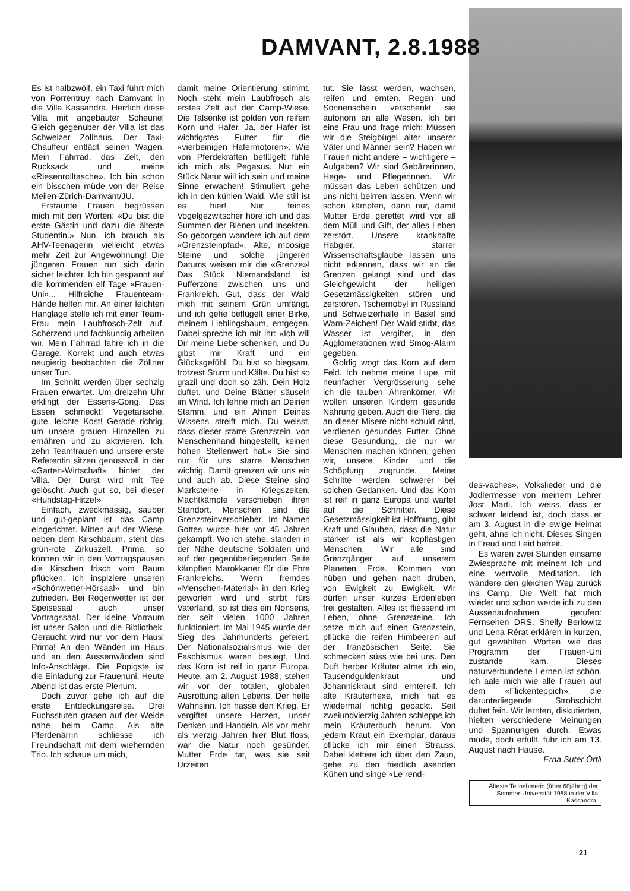DAMVANT, 2.8.1988
Es ist halbzwölf, ein Taxi führt mich von Porrentruy nach Damvant in die Villa Kassandra. Herrlich diese Villa mit angebauter Scheune! Gleich gegenüber der Villa ist das Schweizer Zollhaus. Der Taxi-Chauffeur entlädt seinen Wagen. Mein Fahrrad, das Zelt, den Rucksack und meine «Riesenrolltasche». Ich bin schon ein bisschen müde von der Reise Meilen-Zürich-Damvant/JU.
Erstaunte Frauen begrüssen mich mit den Worten: «Du bist die erste Gästin und dazu die älteste Studentin.» Nun, ich brauch als AHV-Teenagerin vielleicht etwas mehr Zeit zur Angewöhnung! Die jüngeren Frauen tun sich darin sicher leichter. Ich bin gespannt auf die kommenden elf Tage «Frauen-Uni»... Hilfreiche Frauenteam-Hände helfen mir. An einer leichten Hanglage stelle ich mit einer Team-Frau mein Laubfrosch-Zelt auf. Scherzend und fachkundig arbeiten wir. Mein Fahrrad fahre ich in die Garage. Korrekt und auch etwas neugierig beobachten die Zöllner unser Tun.
Im Schnitt werden über sechzig Frauen erwartet. Um dreizehn Uhr erklingt der Essens-Gong. Das Essen schmeckt! Vegetarische, gute, leichte Kost! Gerade richtig, um unsere grauen Hirnzellen zu ernähren und zu aktivieren. Ich, zehn Teamfrauen und unsere erste Referentin sitzen genussvoll in der «Garten-Wirtschaft» hinter der Villa. Der Durst wird mit Tee gelöscht. Auch gut so, bei dieser «Hundstag-Hitze!»
Einfach, zweckmässig, sauber und gut-geplant ist das Camp eingerichtet. Mitten auf der Wiese, neben dem Kirschbaum, steht das grün-rote Zirkuszelt. Prima, so können wir in den Vortragspausen die Kirschen frisch vom Baum pflücken. Ich inspiziere unseren «Schönwetter-Hörsaal» und bin zufrieden. Bei Regenwetter ist der Speisesaal auch unser Vortragssaal. Der kleine Vorraum ist unser Salon und die Bibliothek. Geraucht wird nur vor dem Haus! Prima! An den Wänden im Haus und an den Aussenwänden sind Info-Anschläge. Die Popigste ist die Einladung zur Frauenuni. Heute Abend ist das erste Plenum.
Doch zuvor gehe ich auf die erste Entdeckungsreise. Drei Fuchsstuten grasen auf der Weide nahe beim Camp. Als alte Pferdenärrin schliesse ich Freundschaft mit dem wiehernden Trio. Ich schaue um mich,
damit meine Orientierung stimmt. Noch steht mein Laubfrosch als erstes Zelt auf der Camp-Wiese. Die Talsenke ist golden von reifem Korn und Hafer. Ja, der Hafer ist wichtigstes Futter für die «vierbeinigen Hafermotoren». Wie von Pferdekräften beflügelt fühle ich mich als Pegasus. Nur ein Stück Natur will ich sein und meine Sinne erwachen! Stimuliert gehe ich in den kühlen Wald. Wie still ist es hier! Nur feines Vogelgezwitscher höre ich und das Summen der Bienen und Insekten. So geborgen wandere ich auf dem «Grenzsteinpfad». Alte, moosige Steine und solche jüngeren Datums weisen mir die «Grenze»! Das Stück Niemandsland ist Pufferzone zwischen uns und Frankreich. Gut, dass der Wald mich mit seinem Grün umfängt, und ich gehe beflügelt einer Birke, meinem Lieblingsbaum, entgegen. Dabei spreche ich mit ihr: «Ich will Dir meine Liebe schenken, und Du gibst mir Kraft und ein Glücksgefühl. Du bist so biegsam, trotzest Sturm und Kälte. Du bist so grazil und doch so zäh. Dein Holz duftet, und Deine Blätter säuseln im Wind. Ich lehne mich an Deinen Stamm, und ein Ahnen Deines Wissens streift mich. Du weisst, dass dieser starre Grenzstein, von Menschenhand hingestellt, keinen hohen Stellenwert hat.» Sie sind nur für uns starre Menschen wichtig. Damit grenzen wir uns ein und auch ab. Diese Steine sind Marksteine in Kriegszeiten. Machtkämpfe verschieben ihren Standort. Menschen sind die Grenzsteinverschieber. Im Namen Gottes wurde hier vor 45 Jahren gekämpft. Wo ich stehe, standen in der Nähe deutsche Soldaten und auf der gegenüberliegenden Seite kämpften Marokkaner für die Ehre Frankreichs. Wenn fremdes «Menschen-Material» in den Krieg geworfen wird und stirbt fürs Vaterland, so ist dies ein Nonsens, der seit vielen 1000 Jahren funktioniert. Im Mai 1945 wurde der Sieg des Jahrhunderts gefeiert. Der Nationalsozialismus wie der Faschismus waren besiegt. Und das Korn ist reif in ganz Europa. Heute, am 2. August 1988, stehen wir vor der totalen, globalen Ausrottung allen Lebens. Der helle Wahnsinn. Ich hasse den Krieg. Er vergiftet unsere Herzen, unser Denken und Handeln. Als vor mehr als vierzig Jahren hier Blut floss, war die Natur noch gesünder. Mutter Erde tat, was sie seit Urzeiten
tut. Sie lässt werden, wachsen, reifen und ernten. Regen und Sonnenschein verschenkt sie autonom an alle Wesen. Ich bin eine Frau und frage mich: Müssen wir die Steigbügel alter unserer Väter und Männer sein? Haben wir Frauen nicht andere – wichtigere – Aufgaben? Wir sind Gebärerinnen, Hege- und Pflegerinnen. Wir müssen das Leben schützen und uns nicht beirren lassen. Wenn wir schon kämpfen, dann nur, damit Mutter Erde gerettet wird vor all dem Müll und Gift, der alles Leben zerstört. Unsere krankhafte Habgier, starrer Wissenschaftsglaube lassen uns nicht erkennen, dass wir an die Grenzen gelangt sind und das Gleichgewicht der heiligen Gesetzmässigkeiten stören und zerstören. Tschernobyl in Russland und Schweizerhalle in Basel sind Warn-Zeichen! Der Wald stirbt, das Wasser ist vergiftet, in den Agglomerationen wird Smog-Alarm gegeben.
Goldig wogt das Korn auf dem Feld. Ich nehme meine Lupe, mit neunfacher Vergrösserung sehe ich die tauben Ährenkörner. Wir wollen unseren Kindern gesunde Nahrung geben. Auch die Tiere, die an dieser Misere nicht schuld sind, verdienen gesundes Futter. Ohne diese Gesundung, die nur wir Menschen machen können, gehen wir, unsere Kinder und die Schöpfung zugrunde. Meine Schritte werden schwerer bei solchen Gedanken. Und das Korn ist reif in ganz Europa und wartet auf die Schnitter. Diese Gesetzmässigkeit ist Hoffnung, gibt Kraft und Glauben, dass die Natur stärker ist als wir kopflastigen Menschen. Wir alle sind Grenzgänger auf unserem Planeten Erde. Kommen von hüben und gehen nach drüben, von Ewigkeit zu Ewigkeit. Wir dürfen unser kurzes Erdenleben frei gestalten. Alles ist fliessend im Leben, ohne Grenzsteine. Ich setze mich auf einen Grenzstein, pflücke die reifen Himbeeren auf der französischen Seite. Sie schmecken süss wie bei uns. Den Duft herber Kräuter atme ich ein, Tausendguldenkraut und Johanniskraut sind erntereif. Ich alte Kräuterhexe, mich hat es wiedermal richtig gepackt. Seit zweiundvierzig Jahren schleppe ich mein Kräuterbuch herum. Von jedem Kraut ein Exemplar, daraus pflücke ich mir einen Strauss. Dabei klettere ich über den Zaun, gehe zu den friedlich äsenden Kühen und singe «Le rend-
des-vaches», Volkslieder und die Jodlermesse von meinem Lehrer Jost Marti. Ich weiss, dass er schwer leidend ist, doch dass er am 3. August in die ewige Heimat geht, ahne ich nicht. Dieses Singen in Freud und Leid befreit.
Es waren zwei Stunden einsame Zwiesprache mit meinem Ich und eine wertvolle Meditation. Ich wandere den gleichen Weg zurück ins Camp. Die Welt hat mich wieder und schon werde ich zu den Aussenaufnahmen gerufen: Fernsehen DRS. Shelly Berlowitz und Lena Rérat erklären in kurzen, gut gewählten Worten wie das Programm der Frauen-Uni zustande kam. Dieses naturverbundene Lernen ist schön. Ich aale mich wie alle Frauen auf dem «Flickenteppich», die darunterliegende Strohschicht duftet fein. Wir lernten, diskutierten, hielten verschiedene Meinungen und Spannungen durch. Etwas müde, doch erfüllt, fuhr ich am 13. August nach Hause.
Erna Suter Örtli
Älteste Teilnehmerin (über 60jährig) der Sommer-Universität 1988 in der Villa Kassandra.
21